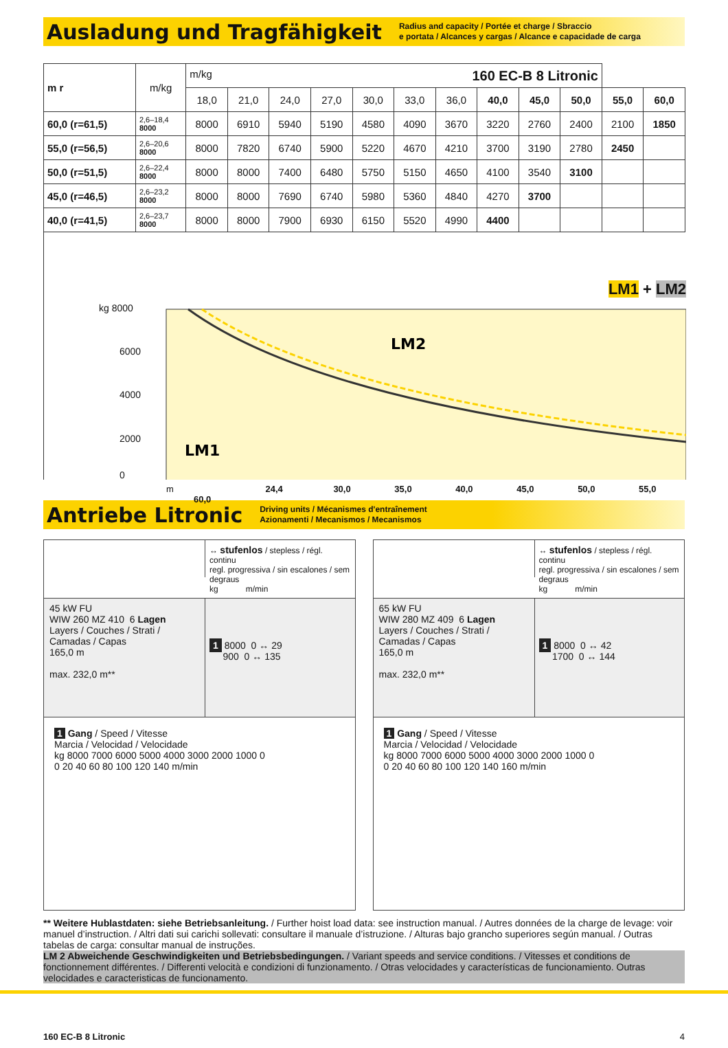Ausladung und Tragfähigkeit
Radius and capacity / Portée et charge / Sbraccio
e portata / Alcances y cargas / Alcance e capacidade de carga
| m r | m/kg | m/kg 160 EC-B 8 Litronic | | | | | | | | | | | |
| --- | --- | --- | --- | --- | --- | --- | --- | --- | --- | --- | --- | --- | --- |
| | | 18,0 | 21,0 | 24,0 | 27,0 | 30,0 | 33,0 | 36,0 | 40,0 | 45,0 | 50,0 | 55,0 | 60,0 |
| 60,0 (r=61,5) | 2,6–18,4 8000 | 8000 | 6910 | 5940 | 5190 | 4580 | 4090 | 3670 | 3220 | 2760 | 2400 | 2100 | 1850 |
| 55,0 (r=56,5) | 2,6–20,6 8000 | 8000 | 7820 | 6740 | 5900 | 5220 | 4670 | 4210 | 3700 | 3190 | 2780 | 2450 | |
| 50,0 (r=51,5) | 2,6–22,4 8000 | 8000 | 8000 | 7400 | 6480 | 5750 | 5150 | 4650 | 4100 | 3540 | 3100 | | |
| 45,0 (r=46,5) | 2,6–23,2 8000 | 8000 | 8000 | 7690 | 6740 | 5980 | 5360 | 4840 | 4270 | 3700 | | | |
| 40,0 (r=41,5) | 2,6–23,7 8000 | 8000 | 8000 | 7900 | 6930 | 6150 | 5520 | 4990 | 4400 | | | | |
LM1 + LM2
LM2
LM1
kg 8000
6000
4000
2000
0
m 24,4 30,0 35,0 40,0 45,0 50,0 55,0 60,0
Antriebe Litronic
Driving units / Mécanismes d'entraînement
Azionamenti / Mecanismos / Mecanismos
↔ stufenlos / stepless / régl. continu
regl. progressiva / sin escalones / sem degraus
kg m/min
45 kW FU
WIW 260 MZ 410 6 Lagen
Layers / Couches / Strati / Camadas / Capas
165,0 m
max. 232,0 m**
1 8000 0 ↔ 29
900 0 ↔ 135
1 Gang / Speed / Vitesse
Marcia / Velocidad / Velocidade
kg 8000 7000 6000 5000 4000 3000 2000 1000 0
0 20 40 60 80 100 120 140 m/min
↔ stufenlos / stepless / régl. continu
regl. progressiva / sin escalones / sem degraus
kg m/min
65 kW FU
WIW 280 MZ 409 6 Lagen
Layers / Couches / Strati / Camadas / Capas
165,0 m
max. 232,0 m**
1 8000 0 ↔ 42
1700 0 ↔ 144
1 Gang / Speed / Vitesse
Marcia / Velocidad / Velocidade
kg 8000 7000 6000 5000 4000 3000 2000 1000 0
0 20 40 60 80 100 120 140 160 m/min
** Weitere Hublastdaten: siehe Betriebsanleitung. / Further hoist load data: see instruction manual. / Autres données de la charge de levage: voir manuel d’instruction. / Altri dati sui carichi sollevati: consultare il manuale d’istruzione. / Alturas bajo grancho superiores según manual. / Outras tabelas de carga: consultar manual de instruções.
LM 2 Abweichende Geschwindigkeiten und Betriebsbedingungen. / Variant speeds and service conditions. / Vitesses et conditions de fonctionnement différentes. / Differenti velocità e condizioni di funzionamento. / Otras velocidades y características de funcionamiento. Outras velocidades e caracteristicas de funcionamento.
160 EC-B 8 Litronic 4